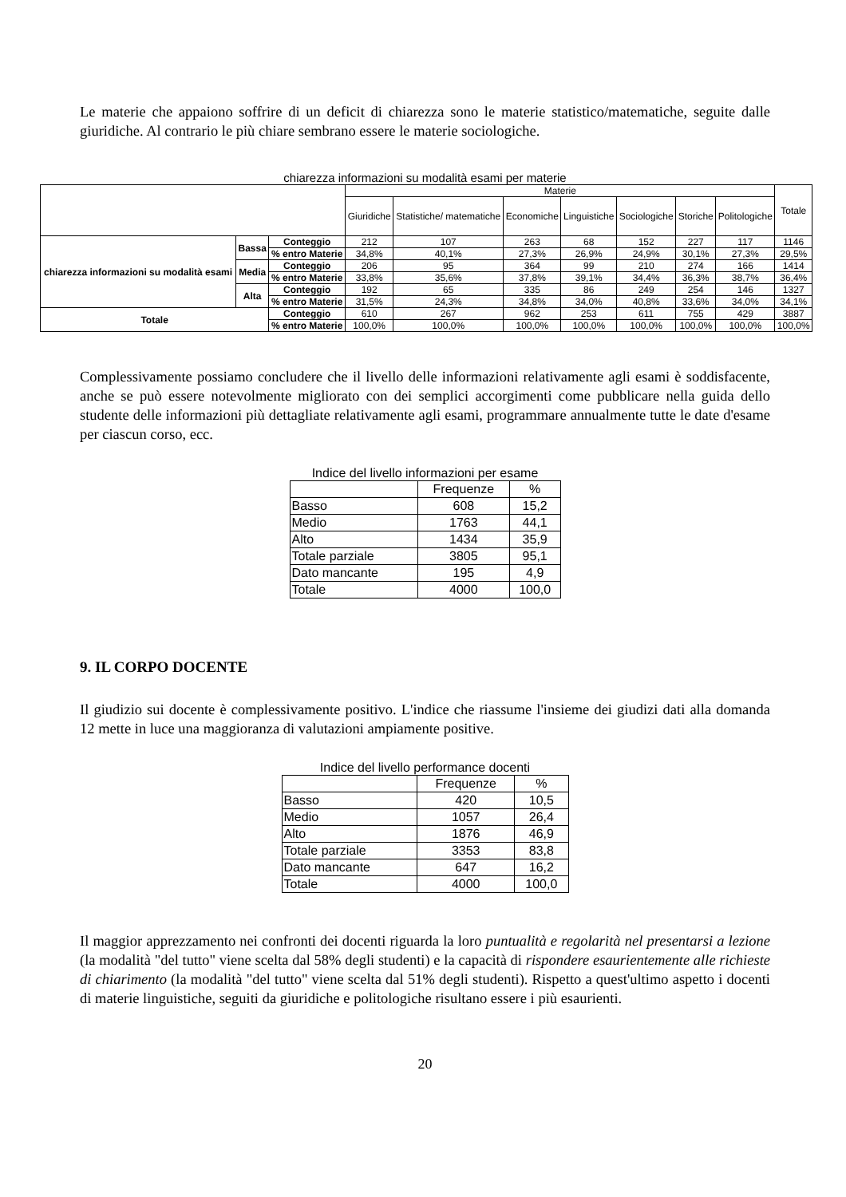Le materie che appaiono soffrire di un deficit di chiarezza sono le materie statistico/matematiche, seguite dalle giuridiche. Al contrario le più chiare sembrano essere le materie sociologiche.
chiarezza informazioni su modalità esami per materie
| | | | Materie | | | | | | | Totale |
| | | | Giuridiche | Statistiche/ matematiche | Economiche | Linguistiche | Sociologiche | Storiche | Politologiche | |
| chiarezza informazioni su modalità esami | Bassa | Conteggio | 212 | 107 | 263 | 68 | 152 | 227 | 117 | 1146 |
| | | % entro Materie | 34,8% | 40,1% | 27,3% | 26,9% | 24,9% | 30,1% | 27,3% | 29,5% |
| | Media | Conteggio | 206 | 95 | 364 | 99 | 210 | 274 | 166 | 1414 |
| | | % entro Materie | 33,8% | 35,6% | 37,8% | 39,1% | 34,4% | 36,3% | 38,7% | 36,4% |
| | Alta | Conteggio | 192 | 65 | 335 | 86 | 249 | 254 | 146 | 1327 |
| | | % entro Materie | 31,5% | 24,3% | 34,8% | 34,0% | 40,8% | 33,6% | 34,0% | 34,1% |
| Totale | | Conteggio | 610 | 267 | 962 | 253 | 611 | 755 | 429 | 3887 |
| | | % entro Materie | 100,0% | 100,0% | 100,0% | 100,0% | 100,0% | 100,0% | 100,0% | 100,0% |
Complessivamente possiamo concludere che il livello delle informazioni relativamente agli esami è soddisfacente, anche se può essere notevolmente migliorato con dei semplici accorgimenti come pubblicare nella guida dello studente delle informazioni più dettagliate relativamente agli esami, programmare annualmente tutte le date d'esame per ciascun corso, ecc.
Indice del livello informazioni per esame
| | Frequenze | % |
| Basso | 608 | 15,2 |
| Medio | 1763 | 44,1 |
| Alto | 1434 | 35,9 |
| Totale parziale | 3805 | 95,1 |
| Dato mancante | 195 | 4,9 |
| Totale | 4000 | 100,0 |
9. IL CORPO DOCENTE
Il giudizio sui docente è complessivamente positivo. L'indice che riassume l'insieme dei giudizi dati alla domanda 12 mette in luce una maggioranza di valutazioni ampiamente positive.
Indice del livello performance docenti
| | Frequenze | % |
| Basso | 420 | 10,5 |
| Medio | 1057 | 26,4 |
| Alto | 1876 | 46,9 |
| Totale parziale | 3353 | 83,8 |
| Dato mancante | 647 | 16,2 |
| Totale | 4000 | 100,0 |
Il maggior apprezzamento nei confronti dei docenti riguarda la loro puntualità e regolarità nel presentarsi a lezione (la modalità "del tutto" viene scelta dal 58% degli studenti) e la capacità di rispondere esaurientemente alle richieste di chiarimento (la modalità "del tutto" viene scelta dal 51% degli studenti). Rispetto a quest'ultimo aspetto i docenti di materie linguistiche, seguiti da giuridiche e politologiche risultano essere i più esaurienti.
20